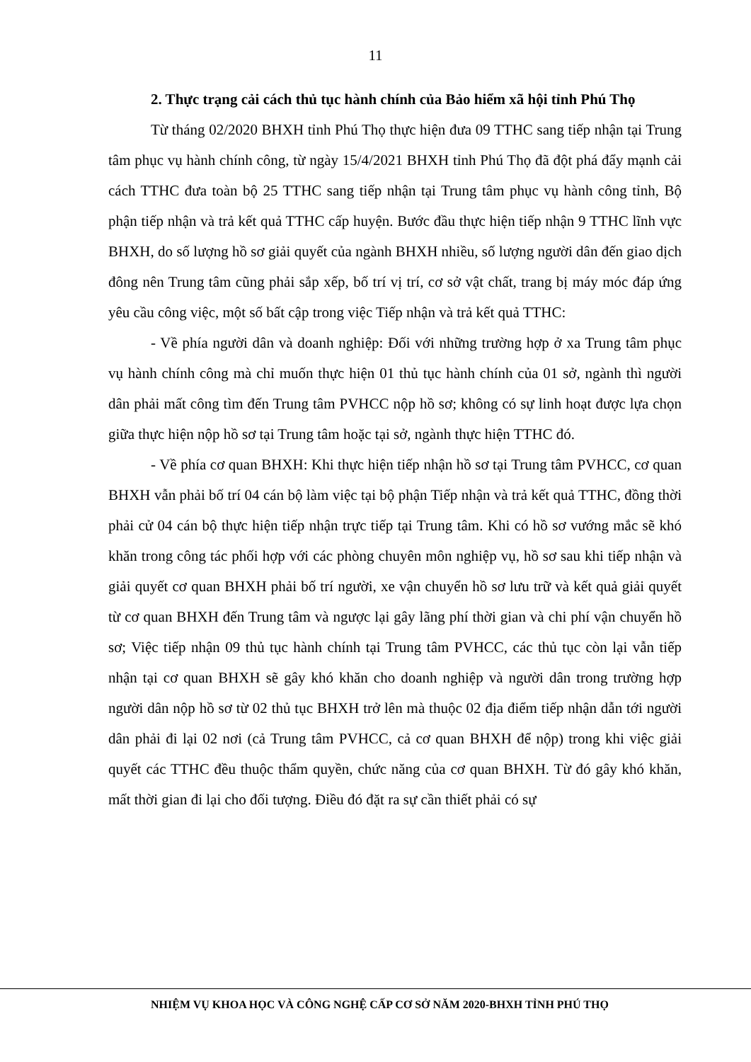11
2. Thực trạng cải cách thủ tục hành chính của Bảo hiểm xã hội tỉnh Phú Thọ
Từ tháng 02/2020 BHXH tỉnh Phú Thọ thực hiện đưa 09 TTHC sang tiếp nhận tại Trung tâm phục vụ hành chính công, từ ngày 15/4/2021 BHXH tỉnh Phú Thọ đã đột phá đẩy mạnh cải cách TTHC đưa toàn bộ 25 TTHC sang tiếp nhận tại Trung tâm phục vụ hành công tỉnh, Bộ phận tiếp nhận và trả kết quả TTHC cấp huyện. Bước đầu thực hiện tiếp nhận 9 TTHC lĩnh vực BHXH, do số lượng hồ sơ giải quyết của ngành BHXH nhiều, số lượng người dân đến giao dịch đông nên Trung tâm cũng phải sắp xếp, bố trí vị trí, cơ sở vật chất, trang bị máy móc đáp ứng yêu cầu công việc, một số bất cập trong việc Tiếp nhận và trả kết quả TTHC:
- Về phía người dân và doanh nghiệp: Đối với những trường hợp ở xa Trung tâm phục vụ hành chính công mà chỉ muốn thực hiện 01 thủ tục hành chính của 01 sở, ngành thì người dân phải mất công tìm đến Trung tâm PVHCC nộp hồ sơ; không có sự linh hoạt được lựa chọn giữa thực hiện nộp hồ sơ tại Trung tâm hoặc tại sở, ngành thực hiện TTHC đó.
- Về phía cơ quan BHXH: Khi thực hiện tiếp nhận hồ sơ tại Trung tâm PVHCC, cơ quan BHXH vẫn phải bố trí 04 cán bộ làm việc tại bộ phận Tiếp nhận và trả kết quả TTHC, đồng thời phải cử 04 cán bộ thực hiện tiếp nhận trực tiếp tại Trung tâm. Khi có hồ sơ vướng mắc sẽ khó khăn trong công tác phối hợp với các phòng chuyên môn nghiệp vụ, hồ sơ sau khi tiếp nhận và giải quyết cơ quan BHXH phải bố trí người, xe vận chuyển hồ sơ lưu trữ và kết quả giải quyết từ cơ quan BHXH đến Trung tâm và ngược lại gây lãng phí thời gian và chi phí vận chuyển hồ sơ; Việc tiếp nhận 09 thủ tục hành chính tại Trung tâm PVHCC, các thủ tục còn lại vẫn tiếp nhận tại cơ quan BHXH sẽ gây khó khăn cho doanh nghiệp và người dân trong trường hợp người dân nộp hồ sơ từ 02 thủ tục BHXH trở lên mà thuộc 02 địa điểm tiếp nhận dẫn tới người dân phải đi lại 02 nơi (cả Trung tâm PVHCC, cả cơ quan BHXH để nộp) trong khi việc giải quyết các TTHC đều thuộc thẩm quyền, chức năng của cơ quan BHXH. Từ đó gây khó khăn, mất thời gian đi lại cho đối tượng. Điều đó đặt ra sự cần thiết phải có sự
NHIỆM VỤ KHOA HỌC VÀ CÔNG NGHỆ CẤP CƠ SỞ NĂM 2020-BHXH TỈNH PHÚ THỌ